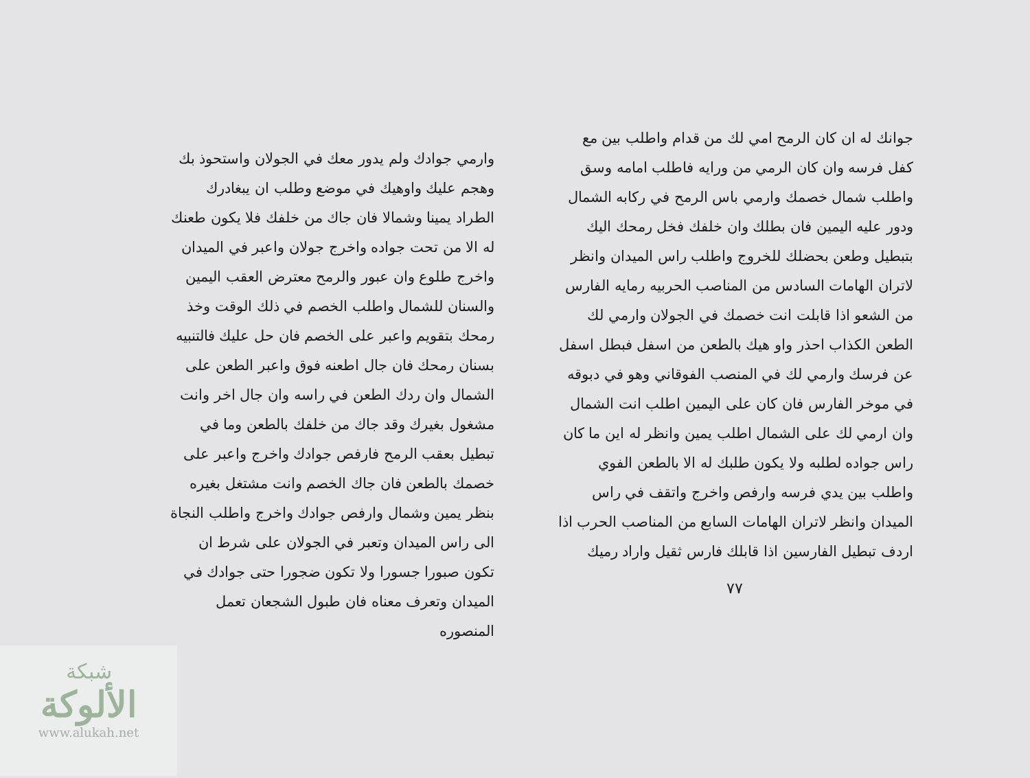جوانك له ان كان الرمح امي لك من قدام واطلب بين مع كفل فرسه وان كان الرمي من ورايه فاطلب امامه وسق واطلب شمال خصمك وارمي باس الرمح في ركابه الشمال ودور عليه اليمين فان بطلك وان خلفك فخل رمحك اليك بتبطيل وطعن بحضلك للخروج واطلب راس الميدان وانظر لاتران الهامات السادس من المناصب الحربيه رمايه الفارس من الشعو اذا قابلت انت خصمك في الجولان وارمي لك الطعن الكذاب احذر واو هيك بالطعن من اسفل فبطل اسفل عن فرسك وارمي لك في المنصب الفوقاني وهو في دبوقه في موخر الفارس فان كان على اليمين اطلب انت الشمال وان ارمي لك على الشمال اطلب يمين وانظر له اين ما كان راس جواده لطلبه ولا يكون طلبك له الا بالطعن الفوي واطلب بين يدي فرسه وارفص واخرج واتقف في راس الميدان وانظر لاتران الهامات السابع من المناصب الحرب اذا اردف تبطيل الفارسين اذا قابلك فارس ثقيل واراد رميك
٧٧
وارمي جوادك ولم يدور معك في الجولان واستحوذ بك وهجم عليك واوهيك في موضع وطلب ان يبغادرك الطراد يمينا وشمالا فان جاك من خلفك فلا يكون طعنك له الا من تحت جواده واخرج جولان واعبر في الميدان واخرج طلوع وان عبور والرمح معترض العقب اليمين والسنان للشمال واطلب الخصم في ذلك الوقت وخذ رمحك بتقويم واعبر على الخصم فان حل عليك فالتنبيه بسنان رمحك فان جال اطعنه فوق واعبر الطعن على الشمال وان ردك الطعن في راسه وان جال اخر وانت مشغول بغيرك وقد جاك من خلفك بالطعن وما في تبطيل بعقب الرمح فارفص جوادك واخرج واعبر على خصمك بالطعن فان جاك الخصم وانت مشتغل بغيره بنظر يمين وشمال وارفص جوادك واخرج واطلب النجاة الى راس الميدان وتعبر في الجولان على شرط ان تكون صبورا جسورا ولا تكون ضجورا حتى جوادك في الميدان وتعرف معناه فان طبول الشجعان تعمل المنصوره
شبكة
الألوكة
www.alukah.net